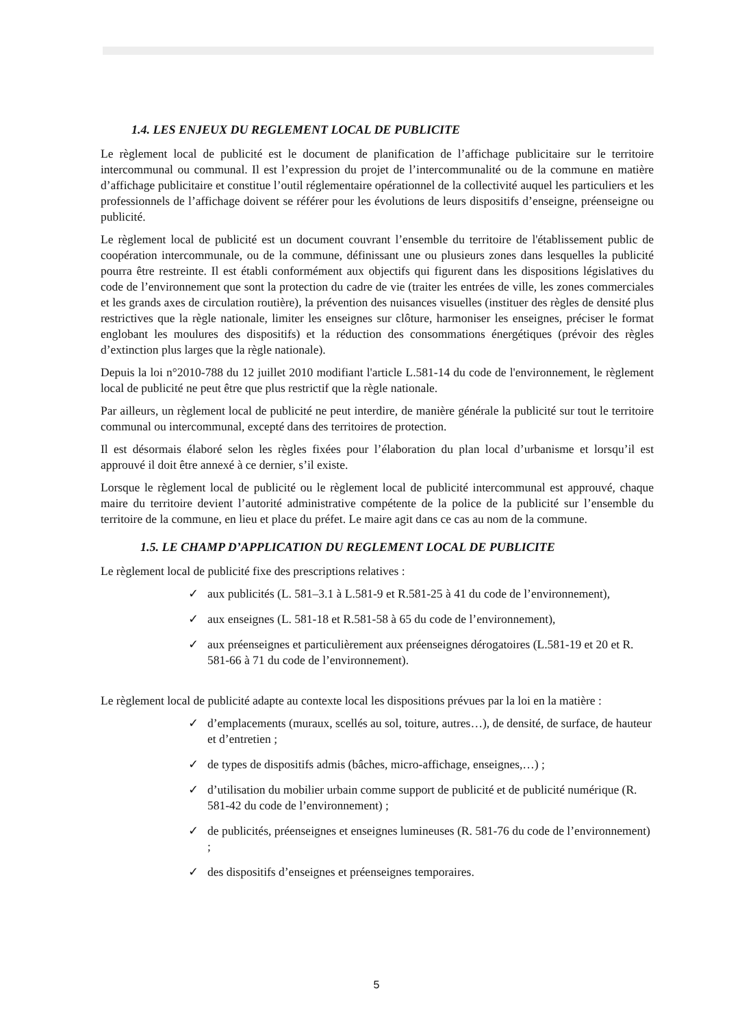1.4. LES ENJEUX DU REGLEMENT LOCAL DE PUBLICITE
Le règlement local de publicité est le document de planification de l’affichage publicitaire sur le territoire intercommunal ou communal. Il est l’expression du projet de l’intercommunalité ou de la commune en matière d’affichage publicitaire et constitue l’outil réglementaire opérationnel de la collectivité auquel les particuliers et les professionnels de l’affichage doivent se référer pour les évolutions de leurs dispositifs d’enseigne, préenseigne ou publicité.
Le règlement local de publicité est un document couvrant l’ensemble du territoire de l'établissement public de coopération intercommunale, ou de la commune, définissant une ou plusieurs zones dans lesquelles la publicité pourra être restreinte. Il est établi conformément aux objectifs qui figurent dans les dispositions législatives du code de l’environnement que sont la protection du cadre de vie (traiter les entrées de ville, les zones commerciales et les grands axes de circulation routière), la prévention des nuisances visuelles (instituer des règles de densité plus restrictives que la règle nationale, limiter les enseignes sur clôture, harmoniser les enseignes, préciser le format englobant les moulures des dispositifs) et la réduction des consommations énergétiques (prévoir des règles d’extinction plus larges que la règle nationale).
Depuis la loi n°2010-788 du 12 juillet 2010 modifiant l'article L.581-14 du code de l'environnement, le règlement local de publicité ne peut être que plus restrictif que la règle nationale.
Par ailleurs, un règlement local de publicité ne peut interdire, de manière générale la publicité sur tout le territoire communal ou intercommunal, excepté dans des territoires de protection.
Il est désormais élaboré selon les règles fixées pour l’élaboration du plan local d’urbanisme et lorsqu’il est approuvé il doit être annexé à ce dernier, s’il existe.
Lorsque le règlement local de publicité ou le règlement local de publicité intercommunal est approuvé, chaque maire du territoire devient l’autorité administrative compétente de la police de la publicité sur l’ensemble du territoire de la commune, en lieu et place du préfet. Le maire agit dans ce cas au nom de la commune.
1.5. LE CHAMP D’APPLICATION DU REGLEMENT LOCAL DE PUBLICITE
Le règlement local de publicité fixe des prescriptions relatives :
✓ aux publicités (L. 581–3.1 à L.581-9 et R.581-25 à 41 du code de l’environnement),
✓ aux enseignes (L. 581-18 et R.581-58 à 65 du code de l’environnement),
✓ aux préenseignes et particulièrement aux préenseignes dérogatoires (L.581-19 et 20 et R. 581-66 à 71 du code de l’environnement).
Le règlement local de publicité adapte au contexte local les dispositions prévues par la loi en la matière :
✓ d’emplacements (muraux, scellés au sol, toiture, autres…), de densité, de surface, de hauteur et d’entretien ;
✓ de types de dispositifs admis (bâches, micro-affichage, enseignes,…) ;
✓ d’utilisation du mobilier urbain comme support de publicité et de publicité numérique (R. 581-42 du code de l’environnement) ;
✓ de publicités, préenseignes et enseignes lumineuses (R. 581-76 du code de l’environnement) ;
✓ des dispositifs d’enseignes et préenseignes temporaires.
5